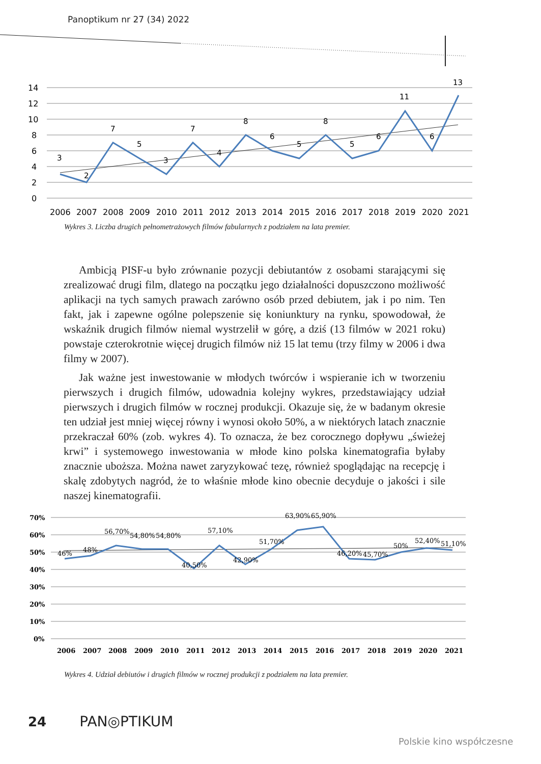Panoptikum nr 27 (34) 2022
14
12
10
8
6
4
2
0
3
2
7
5
3
7
4
8
6
5
8
5
6
11
6
13
2006
2007
2008
2009
2010
2011
2012
2013
2014
2015
2016
2017
2018
2019
2020
2021
Wykres 3. Liczba drugich pełnometrażowych filmów fabularnych z podziałem na lata premier.
Ambicją PISF-u było zrównanie pozycji debiutantów z osobami starającymi się zrealizować drugi film, dlatego na początku jego działalności dopuszczono możliwość aplikacji na tych samych prawach zarówno osób przed debiutem, jak i po nim. Ten fakt, jak i zapewne ogólne polepszenie się koniunktury na rynku, spowodował, że wskaźnik drugich filmów niemal wystrzelił w górę, a dziś (13 filmów w 2021 roku) powstaje czterokrotnie więcej drugich filmów niż 15 lat temu (trzy filmy w 2006 i dwa filmy w 2007).
Jak ważne jest inwestowanie w młodych twórców i wspieranie ich w tworzeniu pierwszych i drugich filmów, udowadnia kolejny wykres, przedstawiający udział pierwszych i drugich filmów w rocznej produkcji. Okazuje się, że w badanym okresie ten udział jest mniej więcej równy i wynosi około 50%, a w niektórych latach znacznie przekraczał 60% (zob. wykres 4). To oznacza, że bez corocznego dopływu „świeżej krwi” i systemowego inwestowania w młode kino polska kinematografia byłaby znacznie uboższa. Można nawet zaryzykować tezę, również spoglądając na recepcję i skalę zdobytych nagród, że to właśnie młode kino obecnie decyduje o jakości i sile naszej kinematografii.
70%
60%
50%
40%
30%
20%
10%
0%
46%
48%
56,70%
54,80%
54,80%
40,50%
57,10%
42,90%
51,70%
63,90%
65,90%
46,20%
45,70%
50%
52,40%
51,10%
2006
2007
2008
2009
2010
2011
2012
2013
2014
2015
2016
2017
2018
2019
2020
2021
Wykres 4. Udział debiutów i drugich filmów w rocznej produkcji z podziałem na lata premier.
24 PAN◎PTIKUM
Polskie kino współczesne